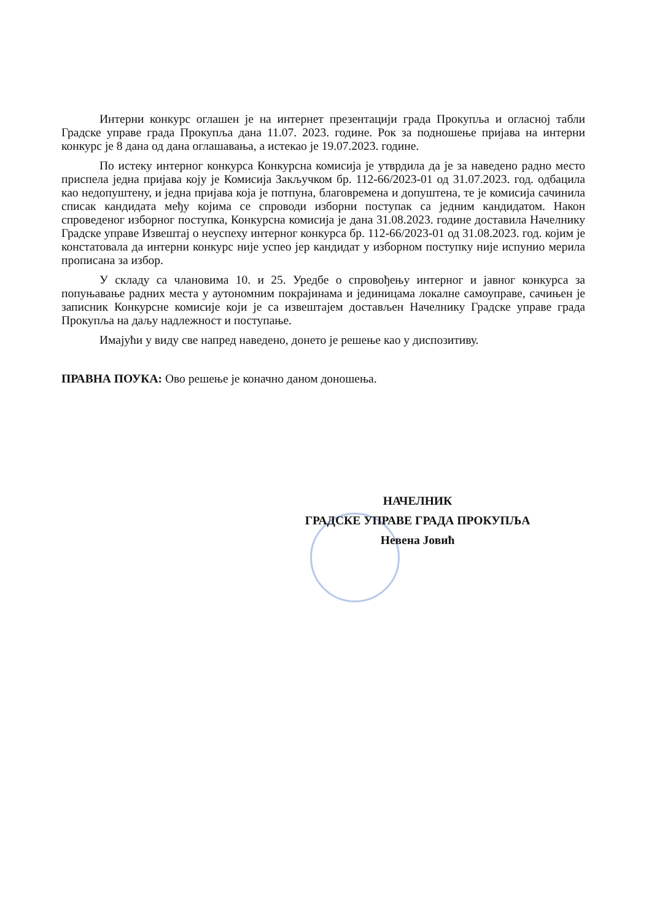Интерни конкурс оглашен је на интернет презентацији града Прокупља и огласној табли Градске управе града Прокупља дана 11.07. 2023. године. Рок за подношење пријава на интерни конкурс је 8 дана од дана оглашавања, а истекао је 19.07.2023. године.
По истеку интерног конкурса Конкурсна комисија је утврдила да је за наведено радно место приспела једна пријава коју је Комисија Закључком бр. 112-66/2023-01 од 31.07.2023. год. одбацила као недопуштену, и једна пријава која је потпуна, благовремена и допуштена, те је комисија сачинила списак кандидата међу којима се спроводи изборни поступак са једним кандидатом. Након спроведеног изборног поступка, Конкурсна комисија је дана 31.08.2023. године доставила Начелнику Градске управе Извештај о неуспеху интерног конкурса бр. 112-66/2023-01 од 31.08.2023. год. којим је констатовала да интерни конкурс није успео јер кандидат у изборном поступку није испунио мерила прописана за избор.
У складу са члановима 10. и 25. Уредбе о спровођењу интерног и јавног конкурса за попуњавање радних места у аутономним покрајинама и јединицама локалне самоуправе, сачињен је записник Конкурсне комисије који је са извештајем достављен Начелнику Градске управе града Прокупља на даљу надлежност и поступање.
Имајући у виду све напред наведено, донето је решење као у диспозитиву.
ПРАВНА ПОУКА: Ово решење је коначно даном доношења.
НАЧЕЛНИК
ГРАДСКЕ УПРАВЕ ГРАДА ПРОКУПЉА
Невена Јовић